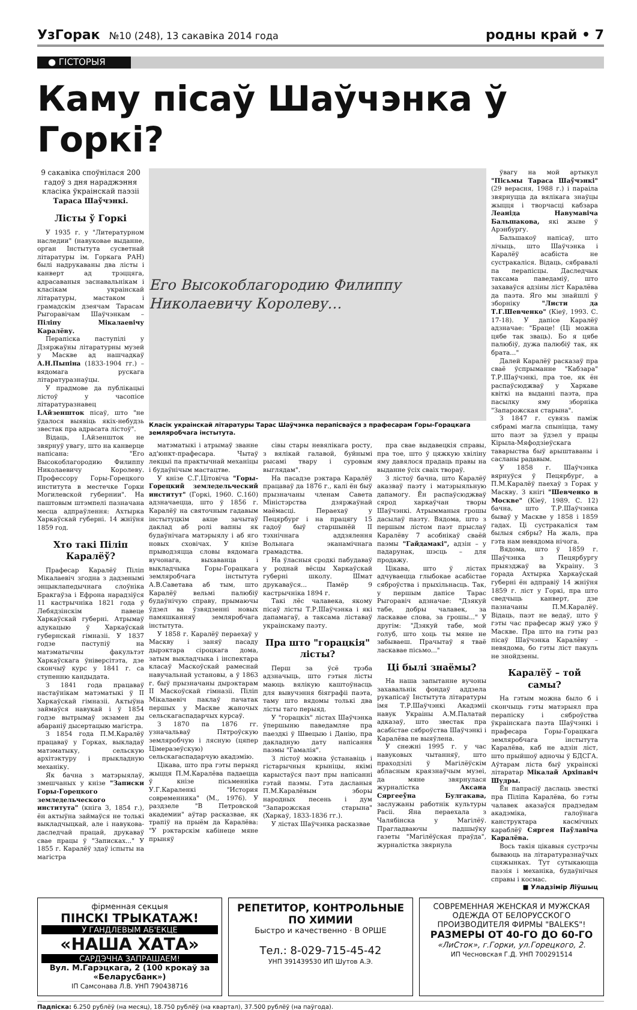УзГорак №10 (248), 13 сакавіка 2014 года родны край • 7
● ГІСТОРЫЯ
Каму пісаў Шаўчэнка ў Горкі?
9 сакавіка споўнілася 200 гадоў з дня нараджэння класіка ўкраінскай паэзіі Тараса Шаўчэнкі.
Лісты ў Горкі
У 1935 г. у "Литературном наследии" (навуковае выданне, орган Інстытута сусветнай літаратуры ім. Горкага РАН) былі надрукаваны два лісты і канверт ад трэццяга, адрасаваныя заснавальнікам і класікам украінскай літаратуры, мастаком і грамадскім дзеячам Тарасам Рыгоравічам Шаўчэнкам – Піліпу Мікалаевічу Каралёву.
Перапіска паступілі у Дзяржаўны літаратурны музей у Маскве ад нашчадкаў А.Н.Пыпіна (1833-1904 гг.) – вядомага рускага літаратуразнаўцы.
У прадмове да публікацыі лістоў у часопісе літаратуразнавец І.Айзеншток піcаў, што "не ўдалося выявіць якіх-небудзь звестак пра адрасата лістоў".
Відаць, І.Айзеншток не звярнуў увагу, што на канверце напісана: "Его Высокоблагородию Филиппу Николаевичу Королеву. Профессору Горы-Горецкого института в местечке Горки Могилевской губернии". На паштовым штэмпелі пазначана месца адпраўлення: Ахтырка Харкаўскай губерні. 14 жніўня 1859 год.
Хто такі Піліп Каралёў?
Прафесар Каралёў Піліп Мікалаевіч згодна з дадзенымі энцыклапедычнага слоўніка Бракгаўза і Ефрона нарадзіўся 11 кастрычніка 1821 года ў Лебядзінскім павеце Харкаўскай губерні. Атрымаў адукацыю ў Харкаўскай губернскай гімназіі. У 1837 годзе паступіў на матэматычны факультэт Харкаўскага ўніверсітэта, дзе скончыў курс у 1841 г. са ступенню кандыдата.
З 1841 года працаваў настаўнікам матэматыкі ў ІІ Харкаўскай гімназіі. Актыўна займаўся навукай і ў 1854 годзе вытрымаў экзамен ды абараніў дысертацыю магістра.
З 1854 года П.М.Каралёў працаваў у Горках, выкладаў матэматыку, сельскую архітэктуру і прыкладную механіку.
Як бачна з матэрыялаў, змешчаных у кнізе "Записки Горы-Горецкого земледельческого института" (кніга 3, 1854 г.), ён актыўна займаўся не толькі выкладчыцкай, але і навукова-даследчай працай, друкаваў свае працы ў "Записках..." У 1855 г. Каралёў здаў іспыты на магістра
Его Высокоблагородию Филиппу Николаевичу Королеву…
Класік украінскай літаратуры Тарас Шаўчэнка перапісваўся з прафесарам Горы-Горацкага земляробчага інстытута.
матэматыкі і атрымаў званне ад'юнкт-прафесара. Чытаў лекцыі па практычнай механіцы і будаўнічым мастацтве.
У кнізе С.Г.Цітовіча "Горы-Горецкий земледельческий институт" (Горкі, 1960. С.160) адзначаецца, што ў 1856 г. Каралёў на святочным гадавым інстытуцкім акце зачытаў даклад аб ролі вапны як будаўнічага матэрыялу і аб яго новых сховічах. У кнізе прыводзяцца словы вядомага вучонага, выхаванца і выкладчыка Горы-Горацкага земляробчага інстытута А.В.Саветава аб тым, што Каралёў вельмі палюбіў будаўнічую справу, прымаючы ўдзел ва ўзвядзенні новых памяшканняў земляробчага інстытута.
У 1858 г. Каралёў пераехаў у Маскву і заняў пасаду дырэктара сіроцкага дома, затым выкладчыка і інспектара класаў Маскоўскай рамеснай навучальнай установы, а ў 1863 г. быў прызначаны дырэктарам ІІ Маскоўскай гімназіі. Піліп Мікалаевіч паклаў пачатак першых у Маскве жаночых сельскагаспадарчых курсаў.
З 1870 па 1876 гг. узначальваў Пятроўскую земляробчую і лясную (цяпер Цімеразеўскую) сельскагаспадарчую акадэмію.
Цікава, што пра гэты перыяд жыцця П.М.Каралёва падаецца ў кнізе пісьменніка У.Г.Караленкі "История современника" (М., 1976). У раздзеле "В Петровской академии" аўтар расказвае, як трапіў на прыём да Каралёва: "У рэктарскім кабінеце мяне прыняў
сівы стары невялікага росту, з вялікай галавой, буйнымі рысамі твару і суровым выглядам".
На пасадзе рэктара Каралёў працаваў да 1876 г., калі ён быў прызначаны членам Савета Міністэрства дзяржаўнай маёмасці. Пераехаў у Пецярбург і на працягу 15 гадоў быў старшынёй ІІ тэхнічнага аддзялення Вольнага эканамічнага грамадства.
На ўласныя сродкі пабудаваў у роднай вёсцы Харкаўскай губерні школу. Шмат друкаваўся... Памёр 9 кастрычніка 1894 г.
Такі лёс чалавека, якому пісаў лісты Т.Р.Шаўчэнка і які дапамагаў, а таксама ліставаў украінскаму паэту.
Пра што "горацкія" лісты?
Перш за ўсё трэба адзначыць, што гэтыя лісты маюць вялікую каштоўнасць для вывучэння біяграфіі паэта, таму што вядомы толькі два лісты таго перыяд.
У "горацкіх" лістах Шаўчэнка ўпершыню паведамляе пра паездкі ў Швецыю і Данію, пра дакладную дату напісання паэмы "Гамалія".
З лістоў можна ўстанавіць і гістарычныя крыніцы, якімі карыстаўся паэт пры напісанні гэтай паэмы. Гэта дасланыя П.М.Каралёвым зборы народных песень і дум "Запарожская старына" (Харкаў, 1833-1836 гг.).
У лістах Шаўчэнка расказвае
пра свае выдавецкія справы, пра тое, што ў цяжкую хвіліну яму давялося прадаць правы на выданне ўсіх сваіх твораў.
З лістоў бачна, што Каралёў аказваў паэту і матэрыяльную дапамогу. Ён распаўсюджваў сярод харкаўчан творы Шаўчэнкі. Атрымманыя грошы дасылаў паэту. Вядома, што з першым лістом паэт прыслаў Каралёву 7 асобнікаў сваёй паэмы "Гайдамакі", адзін – у падарунак, шэсць – для продажу.
Цікава, што ў лістах адчуваецца глыбокае асабістае сяброўства і прыхільнасць. Так, у першым дапісе Тарас Рыгоравіч адзначае: "Дзякуй табе, добры чалавек, за ласкавае слова, за грошы..." У другім: "Дзякуй табе, мой голуб, што хоць ты мяне не забываеш. Прачытаў я тваё ласкавае пісьмо..."
Ці былі знаёмы?
На наша запытанне вучоны захавальнік фондаў аддзела рукапісаў Інстытута літаратуры імя Т.Р.Шаўчэнкі Акадэміі навук Украіны А.М.Палатай адказаў, што звестак пра асабістае сяброўства Шаўчэнкі і Каралёва не выяўлена.
У снежні 1995 г. у час навуковых чытанняў, што праходзілі ў Магілёўскім абласным краязнаўчым музеі, да мяне звярнулася журналістка Аксана Сяргееўна Булгакава, заслужаны работнік культуры Расіі. Яна пераехала з Чалябінска у Магілёў. Прагладваючы падшыўку газеты "Магілёўская праўда", журналістка звярнула
ўвагу на мой артыкул "Пісьмы Тараса Шаўчэнкі" (29 верасня, 1988 г.) і параіла звярнуцца да вялікага знаўцы жыцця і творчасці кабзара Леаніда Навумавіча Бальшакова, які жыве ў Арэнбургу.
Бальшакоў напісаў, што лічыць, што Шаўчэнка і Каралёў асабіста не сустракаліся. Відаць, сябравалі па перапісцы. Даследчык таксама паведаміў, што захаваўся адзіны ліст Каралёва да паэта. Яго мы знайшлі ў зборніку "Листи да Т.Г.Шевченко" (Кіеў, 1993. С. 17-18). У дапісе Каралёў адзначае: "Браце! (Ці можна цябе так зваць). Бо я цябе палюбіў, дужа палюбіў так, як брата..."
Далей Каралёў расказаў пра сваё ўспрыманне "Кабзара" Т.Р.Шаўчэнкі, пра тое, як ён распаўсюджваў у Харкаве квіткі на выданні паэта, пра пасылку яму зборніка "Запарожская старына".
З 1847 г. сувязь паміж сябрамі магла спыніцца, таму што паэт за ўдзел у працы Кірыла-Мяфодзіеўскага таварыства быў арыштаваны і сасланы радавым.
У 1858 г. Шаўчэнка вярнуўся ў Пецярбург, а П.М.Каралёў паехаў з Горак у Маскву. З кнігі "Шевченко в Москве" (Кіеў, 1989. С. 12) бачна, што Т.Р.Шаўчэнка бываў у Маскве у 1858 і 1859 гадах. Ці сустракаліся там былыя сябры? На жаль, пра гэта нам невядома нічога.
Вядома, што ў 1859 г. Шаўчэнка з Пецярбургу прыязджаў ва Украіну. З горада Ахтырка Харкаўскай губерні ён адправіў 14 жніўня 1859 г. ліст у Горкі, пра што сведчыць канверт, дзе пазначаны П.М.Каралёў. Відаць, паэт не ведаў, што ў гэты час прафесар жыў ужо ў Маскве. Пра што на гэты раз пісаў Шаўчэнка Каралёву – невядома, бо гэты ліст пакуль не знойдзены.
Каралёў – той самы?
На гэтым можна было б і скончыць гэты матэрыял пра перапіску і сяброўства ўкраінскага паэта Шаўчэнкі і прафесара Горы-Горацкага земляробчага інстытута Каралёва, каб не адзін ліст, што прыйшоў адночы ў БДСГА. Аўтарам ліста быў украінскі літаратар Мікалай Архіпавіч Шудры.
Ён папрасіў даслаць звесткі пра Піліпа Каралёва, бо гэты чалавек аказаўся прадзедам акадэміка, галоўнага канструктара касмічных караблёў Сяргея Паўлавіча Каралёва.
Вось такія цікавыя сустрэчы бываюць на літаратуразнаўчых сцяжынках. Тут сутыкаюцца паэзія і механіка, будаўнічыя справы і космас.
■ Уладзімір Ліўшыц
фірменная секцыя
ПІНСКІ ТРЫКАТАЖ!
У ГАНДЛЕВЫМ АБ'ЕКЦЕ
«НАША ХАТА»
САРДЭЧНА ЗАПРАШАЕМ!
Вул. М.Гарэцкага, 2 (100 крокаў за «Беларусбанк»)
ІП Самсонава Л.В. УНП 790438716
РЕПЕТИТОР, КОНТРОЛЬНЫЕ ПО ХИМИИ
Быстро и качественно · В ОРШЕ
Тел.: 8-029-715-45-42
УНП 391439530 ИП Шутов А.Э.
СОВРЕМЕННАЯ ЖЕНСКАЯ И МУЖСКАЯ ОДЕЖДА ОТ БЕЛОРУССКОГО ПРОИЗВОДИТЕЛЯ ФИРМЫ "BALEKS"!
РАЗМЕРЫ ОТ 40-ГО ДО 60-ГО
«ЛиСток», г.Горки, ул.Горецкого, 2.
ИП Чесновская Г.Д. УНП 700291514
Падпіска: 6.250 рублёў (на месяц), 18.750 рублёў (на квартал), 37.500 рублёў (на паўгода).